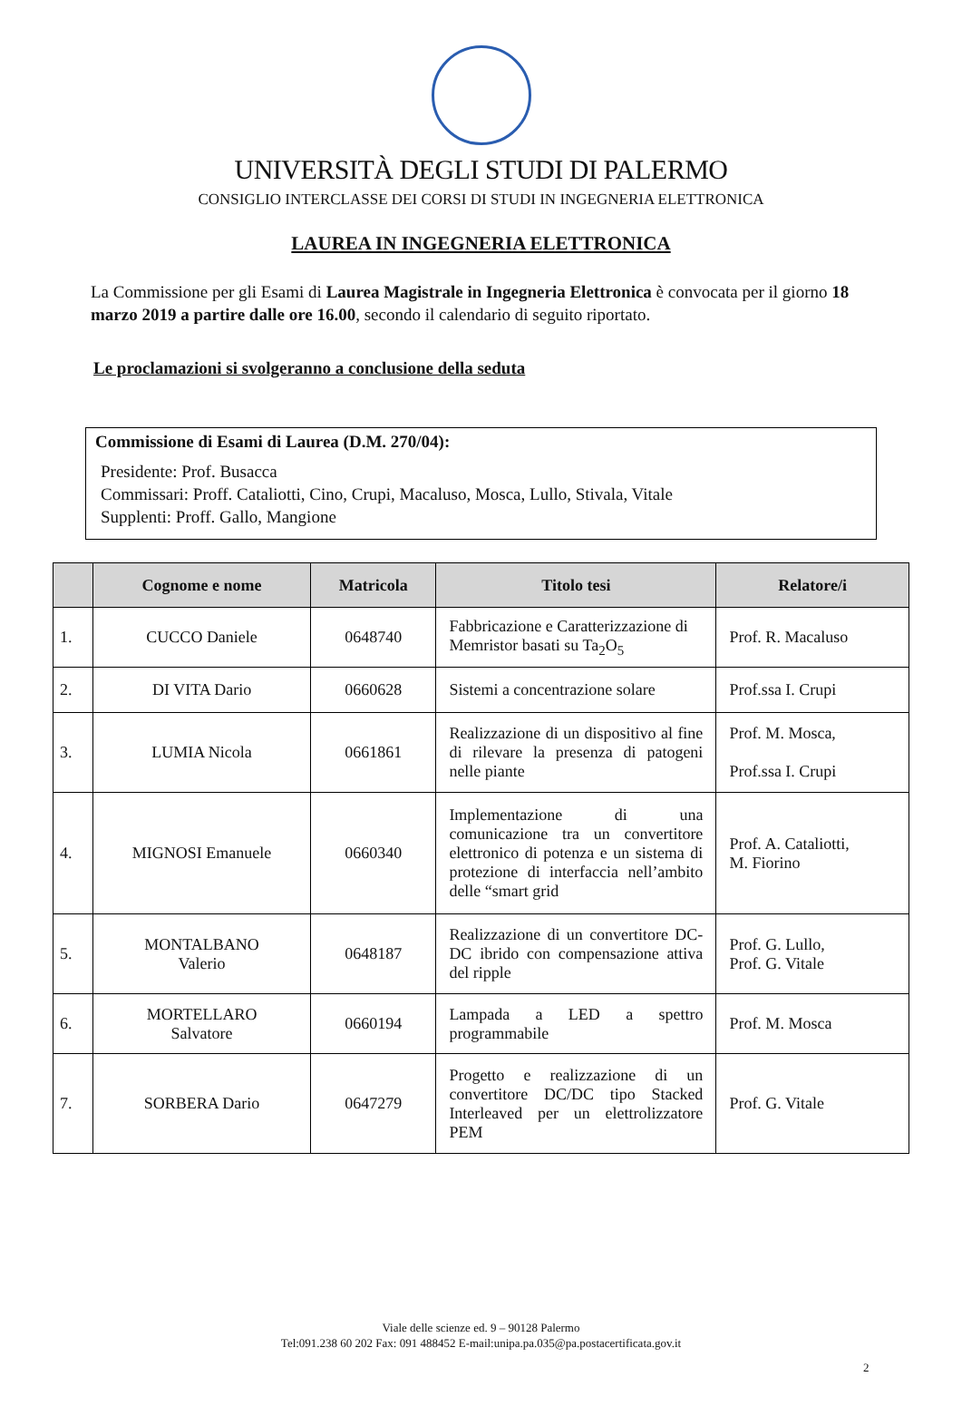UNIVERSITÀ DEGLI STUDI DI PALERMO
CONSIGLIO INTERCLASSE DEI CORSI DI STUDI IN INGEGNERIA ELETTRONICA
LAUREA IN INGEGNERIA ELETTRONICA
La Commissione per gli Esami di Laurea Magistrale in Ingegneria Elettronica è convocata per il giorno 18 marzo 2019 a partire dalle ore 16.00, secondo il calendario di seguito riportato.
Le proclamazioni si svolgeranno a conclusione della seduta
Commissione di Esami di Laurea (D.M. 270/04):
Presidente: Prof. Busacca
Commissari: Proff. Cataliotti, Cino, Crupi, Macaluso, Mosca, Lullo, Stivala, Vitale
Supplenti: Proff. Gallo, Mangione
| | Cognome e nome | Matricola | Titolo tesi | Relatore/i |
| --- | --- | --- | --- | --- |
| 1. | CUCCO Daniele | 0648740 | Fabbricazione e Caratterizzazione di Memristor basati su Ta<sub>2</sub>O<sub>5</sub> | Prof. R. Macaluso |
| 2. | DI VITA Dario | 0660628 | Sistemi a concentrazione solare | Prof.ssa I. Crupi |
| 3. | LUMIA Nicola | 0661861 | Realizzazione di un dispositivo al fine di rilevare la presenza di patogeni nelle piante | Prof. M. Mosca, Prof.ssa I. Crupi |
| 4. | MIGNOSI Emanuele | 0660340 | Implementazione di una comunicazione tra un convertitore elettronico di potenza e un sistema di protezione di interfaccia nell’ambito delle “smart grid | Prof. A. Cataliotti, M. Fiorino |
| 5. | MONTALBANO Valerio | 0648187 | Realizzazione di un convertitore DC-DC ibrido con compensazione attiva del ripple | Prof. G. Lullo, Prof. G. Vitale |
| 6. | MORTELLARO Salvatore | 0660194 | Lampada a LED a spettro programmabile | Prof. M. Mosca |
| 7. | SORBERA Dario | 0647279 | Progetto e realizzazione di un convertitore DC/DC tipo Stacked Interleaved per un elettrolizzatore PEM | Prof. G. Vitale |
Viale delle scienze ed. 9 – 90128 Palermo
Tel:091.238 60 202 Fax: 091 488452 E-mail:unipa.pa.035@pa.postacertificata.gov.it
2